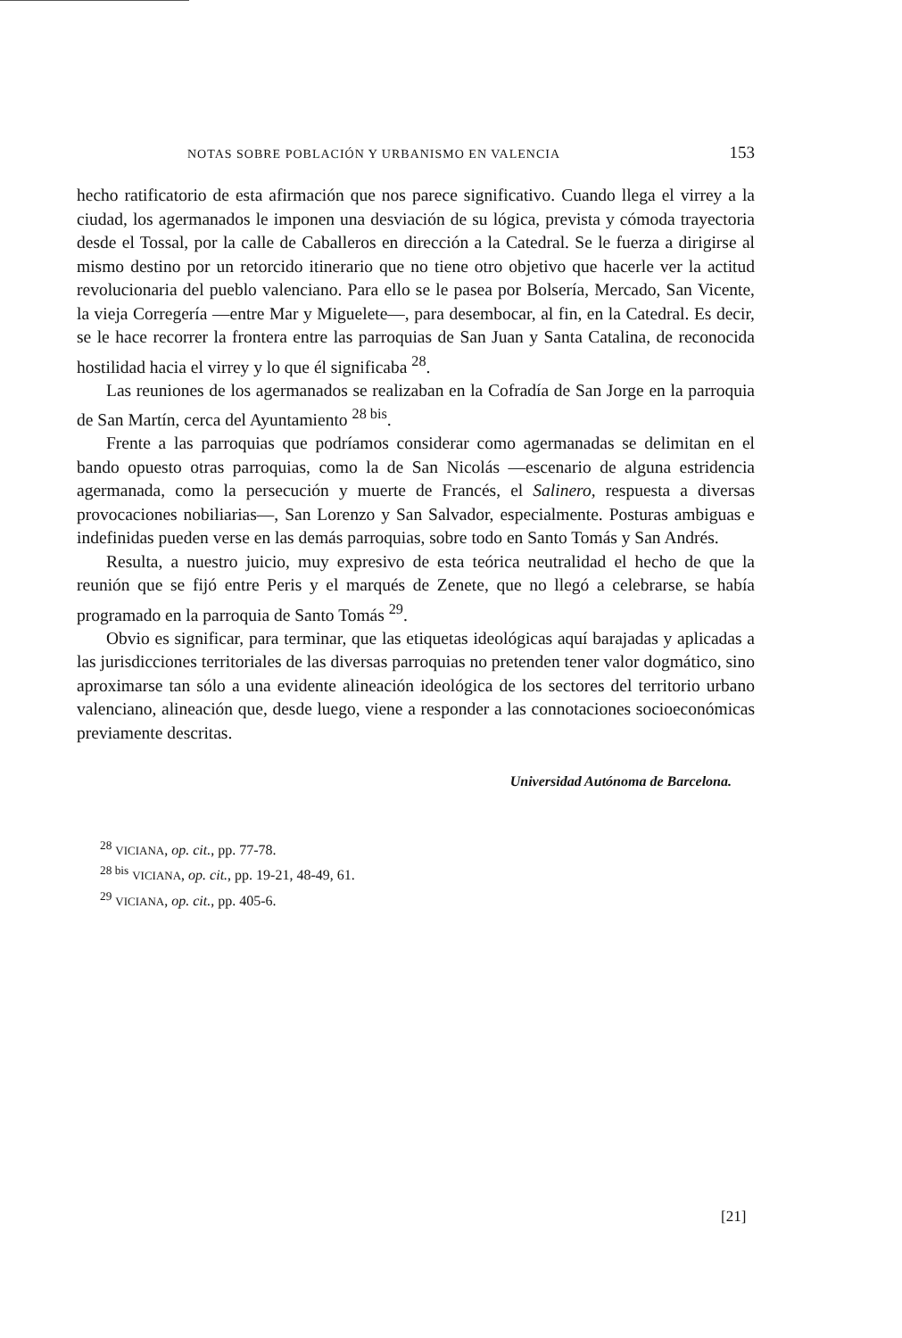NOTAS SOBRE POBLACIÓN Y URBANISMO EN VALENCIA 153
hecho ratificatorio de esta afirmación que nos parece significativo. Cuando llega el virrey a la ciudad, los agermanados le imponen una desviación de su lógica, prevista y cómoda trayectoria desde el Tossal, por la calle de Caballeros en dirección a la Catedral. Se le fuerza a dirigirse al mismo destino por un retorcido itinerario que no tiene otro objetivo que hacerle ver la actitud revolucionaria del pueblo valenciano. Para ello se le pasea por Bolsería, Mercado, San Vicente, la vieja Corregería —entre Mar y Miguelete—, para desembocar, al fin, en la Catedral. Es decir, se le hace recorrer la frontera entre las parroquias de San Juan y Santa Catalina, de reconocida hostilidad hacia el virrey y lo que él significaba <sup>28</sup>.
Las reuniones de los agermanados se realizaban en la Cofradía de San Jorge en la parroquia de San Martín, cerca del Ayuntamiento <sup>28 bis</sup>.
Frente a las parroquias que podríamos considerar como agermanadas se delimitan en el bando opuesto otras parroquias, como la de San Nicolás —escenario de alguna estridencia agermanada, como la persecución y muerte de Francés, el Salinero, respuesta a diversas provocaciones nobiliarias—, San Lorenzo y San Salvador, especialmente. Posturas ambiguas e indefinidas pueden verse en las demás parroquias, sobre todo en Santo Tomás y San Andrés.
Resulta, a nuestro juicio, muy expresivo de esta teórica neutralidad el hecho de que la reunión que se fijó entre Peris y el marqués de Zenete, que no llegó a celebrarse, se había programado en la parroquia de Santo Tomás <sup>29</sup>.
Obvio es significar, para terminar, que las etiquetas ideológicas aquí barajadas y aplicadas a las jurisdicciones territoriales de las diversas parroquias no pretenden tener valor dogmático, sino aproximarse tan sólo a una evidente alineación ideológica de los sectores del territorio urbano valenciano, alineación que, desde luego, viene a responder a las connotaciones socioeconómicas previamente descritas.
Universidad Autónoma de Barcelona.
<sup>28</sup> VICIANA, op. cit., pp. 77-78.
<sup>28 bis</sup> VICIANA, op. cit., pp. 19-21, 48-49, 61.
<sup>29</sup> VICIANA, op. cit., pp. 405-6.
[21]